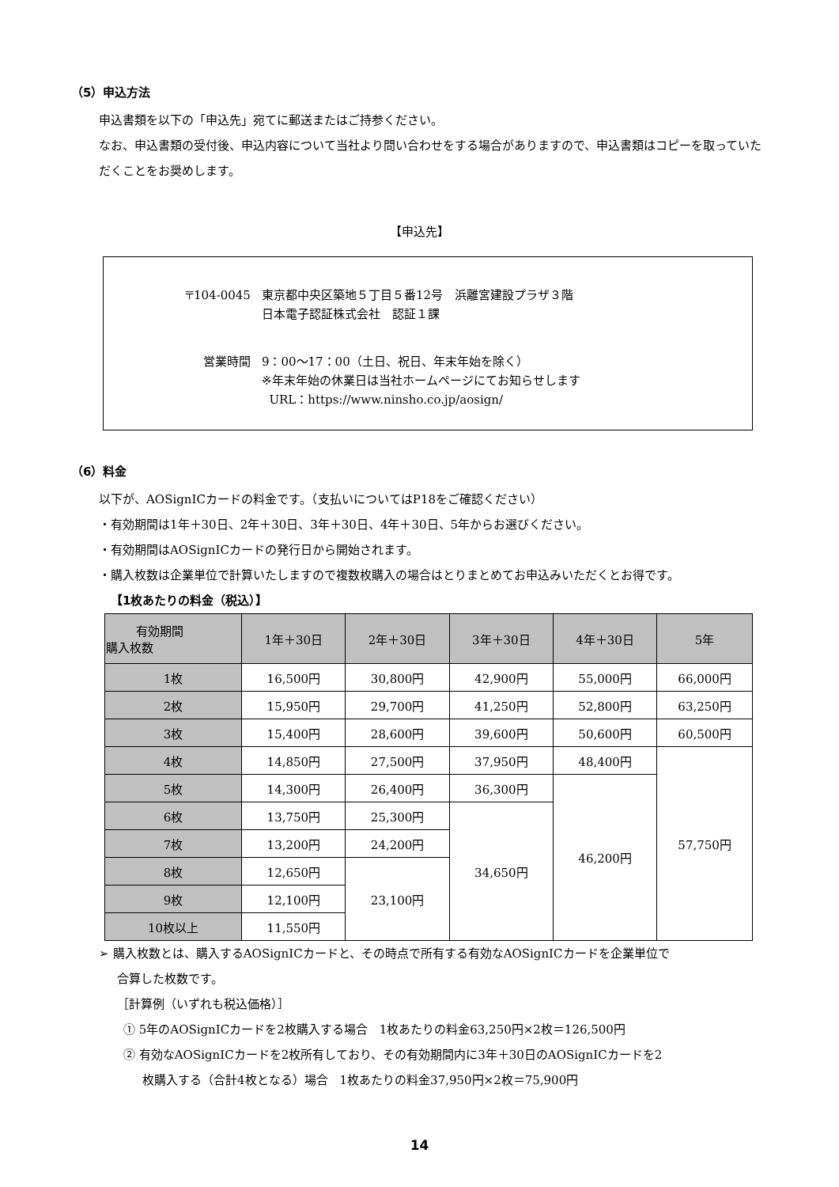（5）申込方法
申込書類を以下の「申込先」宛てに郵送またはご持参ください。
なお、申込書類の受付後、申込内容について当社より問い合わせをする場合がありますので、申込書類はコピーを取っていただくことをお奨めします。
【申込先】
| 〒104-0045 | 東京都中央区築地５丁目５番12号 浜離宮建設プラザ３階 日本電子認証株式会社 認証１課 |
| 営業時間 | 9：00～17：00（土日、祝日、年末年始を除く） ※年末年始の休業日は当社ホームページにてお知らせします URL：https://www.ninsho.co.jp/aosign/ |
（6）料金
以下が、AOSignICカードの料金です。（支払いについてはP18をご確認ください）
・有効期間は1年＋30日、2年＋30日、3年＋30日、4年＋30日、5年からお選びください。
・有効期間はAOSignICカードの発行日から開始されます。
・購入枚数は企業単位で計算いたしますので複数枚購入の場合はとりまとめてお申込みいただくとお得です。
【1枚あたりの料金（税込）】
| 有効期間 購入枚数 | 1年＋30日 | 2年＋30日 | 3年＋30日 | 4年＋30日 | 5年 |
| --- | --- | --- | --- | --- | --- |
| 1枚 | 16,500円 | 30,800円 | 42,900円 | 55,000円 | 66,000円 |
| 2枚 | 15,950円 | 29,700円 | 41,250円 | 52,800円 | 63,250円 |
| 3枚 | 15,400円 | 28,600円 | 39,600円 | 50,600円 | 60,500円 |
| 4枚 | 14,850円 | 27,500円 | 37,950円 | 48,400円 | 57,750円 |
| 5枚 | 14,300円 | 26,400円 | 36,300円 | 46,200円 | |
| 6枚 | 13,750円 | 25,300円 | 34,650円 | | |
| 7枚 | 13,200円 | 24,200円 | | | |
| 8枚 | 12,650円 | 23,100円 | | | |
| 9枚 | 12,100円 | | | | |
| 10枚以上 | 11,550円 | | | | |
➢ 購入枚数とは、購入するAOSignICカードと、その時点で所有する有効なAOSignICカードを企業単位で
合算した枚数です。
［計算例（いずれも税込価格）］
① 5年のAOSignICカードを2枚購入する場合　1枚あたりの料金63,250円×2枚＝126,500円
② 有効なAOSignICカードを2枚所有しており、その有効期間内に3年＋30日のAOSignICカードを2
枚購入する（合計4枚となる）場合　1枚あたりの料金37,950円×2枚＝75,900円
14